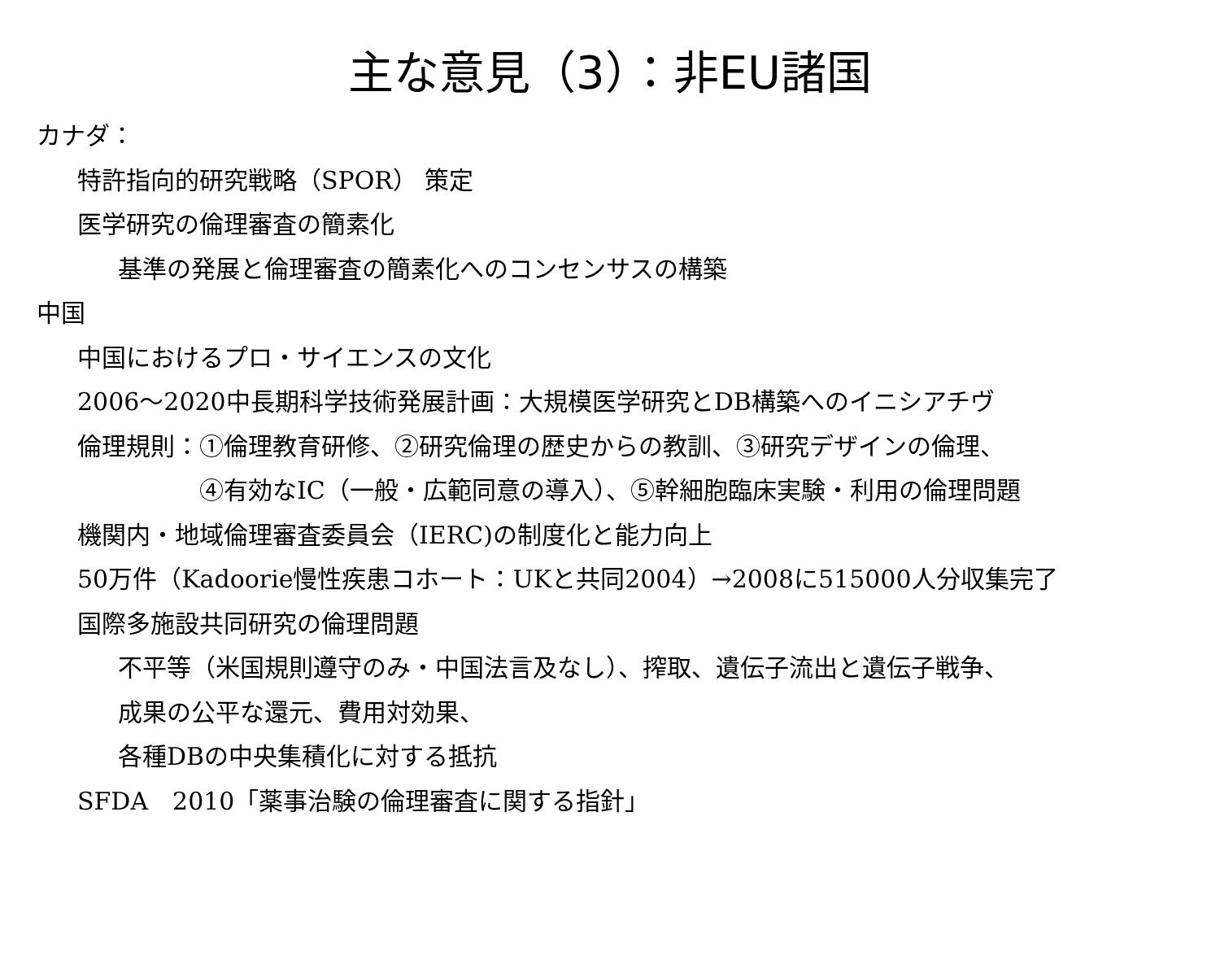主な意見（3）：非EU諸国
カナダ：
特許指向的研究戦略（SPOR） 策定
医学研究の倫理審査の簡素化
基準の発展と倫理審査の簡素化へのコンセンサスの構築
中国
中国におけるプロ・サイエンスの文化
2006～2020中長期科学技術発展計画：大規模医学研究とDB構築へのイニシアチヴ
倫理規則：①倫理教育研修、②研究倫理の歴史からの教訓、③研究デザインの倫理、
④有効なIC（一般・広範同意の導入）、⑤幹細胞臨床実験・利用の倫理問題
機関内・地域倫理審査委員会（IERC)の制度化と能力向上
50万件（Kadoorie慢性疾患コホート：UKと共同2004）→2008に515000人分収集完了
国際多施設共同研究の倫理問題
不平等（米国規則遵守のみ・中国法言及なし）、搾取、遺伝子流出と遺伝子戦争、
成果の公平な還元、費用対効果、
各種DBの中央集積化に対する抵抗
SFDA　2010「薬事治験の倫理審査に関する指針」